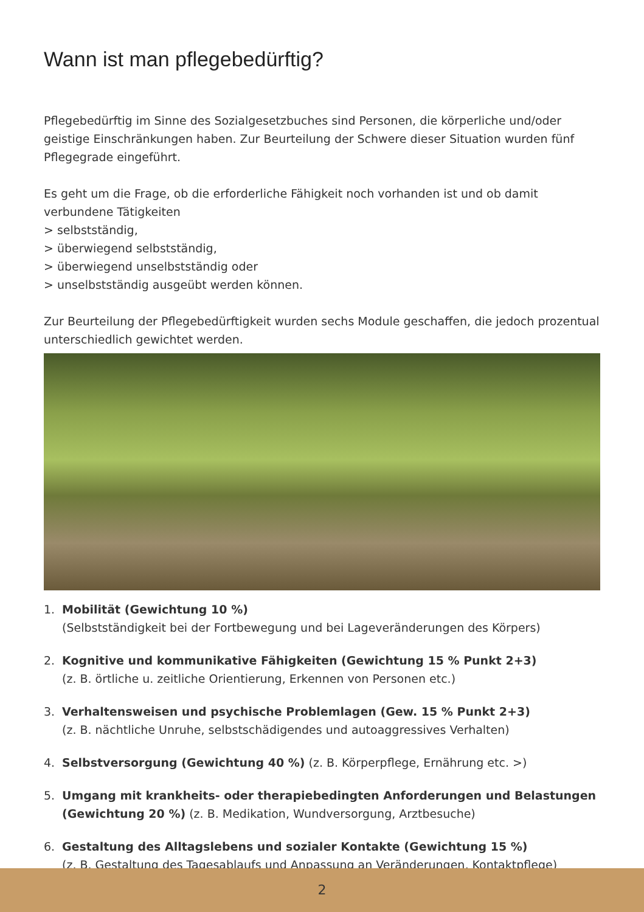Wann ist man pflegebedürftig?
Pflegebedürftig im Sinne des Sozialgesetzbuches sind Personen, die körperliche und/oder geistige Einschränkungen haben. Zur Beurteilung der Schwere dieser Situation wurden fünf Pflegegrade eingeführt.
Es geht um die Frage, ob die erforderliche Fähigkeit noch vorhanden ist und ob damit verbundene Tätigkeiten
> selbstständig,
> überwiegend selbstständig,
> überwiegend unselbstständig oder
> unselbstständig ausgeübt werden können.
Zur Beurteilung der Pflegebedürftigkeit wurden sechs Module geschaffen, die jedoch prozentual unterschiedlich gewichtet werden.
1. Mobilität (Gewichtung 10 %)
(Selbstständigkeit bei der Fortbewegung und bei Lageveränderungen des Körpers)
2. Kognitive und kommunikative Fähigkeiten (Gewichtung 15 % Punkt 2+3)
(z. B. örtliche u. zeitliche Orientierung, Erkennen von Personen etc.)
3. Verhaltensweisen und psychische Problemlagen (Gew. 15 % Punkt 2+3)
(z. B. nächtliche Unruhe, selbstschädigendes und autoaggressives Verhalten)
4. Selbstversorgung (Gewichtung 40 %) (z. B. Körperpflege, Ernährung etc. >)
5. Umgang mit krankheits- oder therapiebedingten Anforderungen und Belastungen (Gewichtung 20 %) (z. B. Medikation, Wundversorgung, Arztbesuche)
6. Gestaltung des Alltagslebens und sozialer Kontakte (Gewichtung 15 %)
(z. B. Gestaltung des Tagesablaufs und Anpassung an Veränderungen, Kontaktpflege)
2